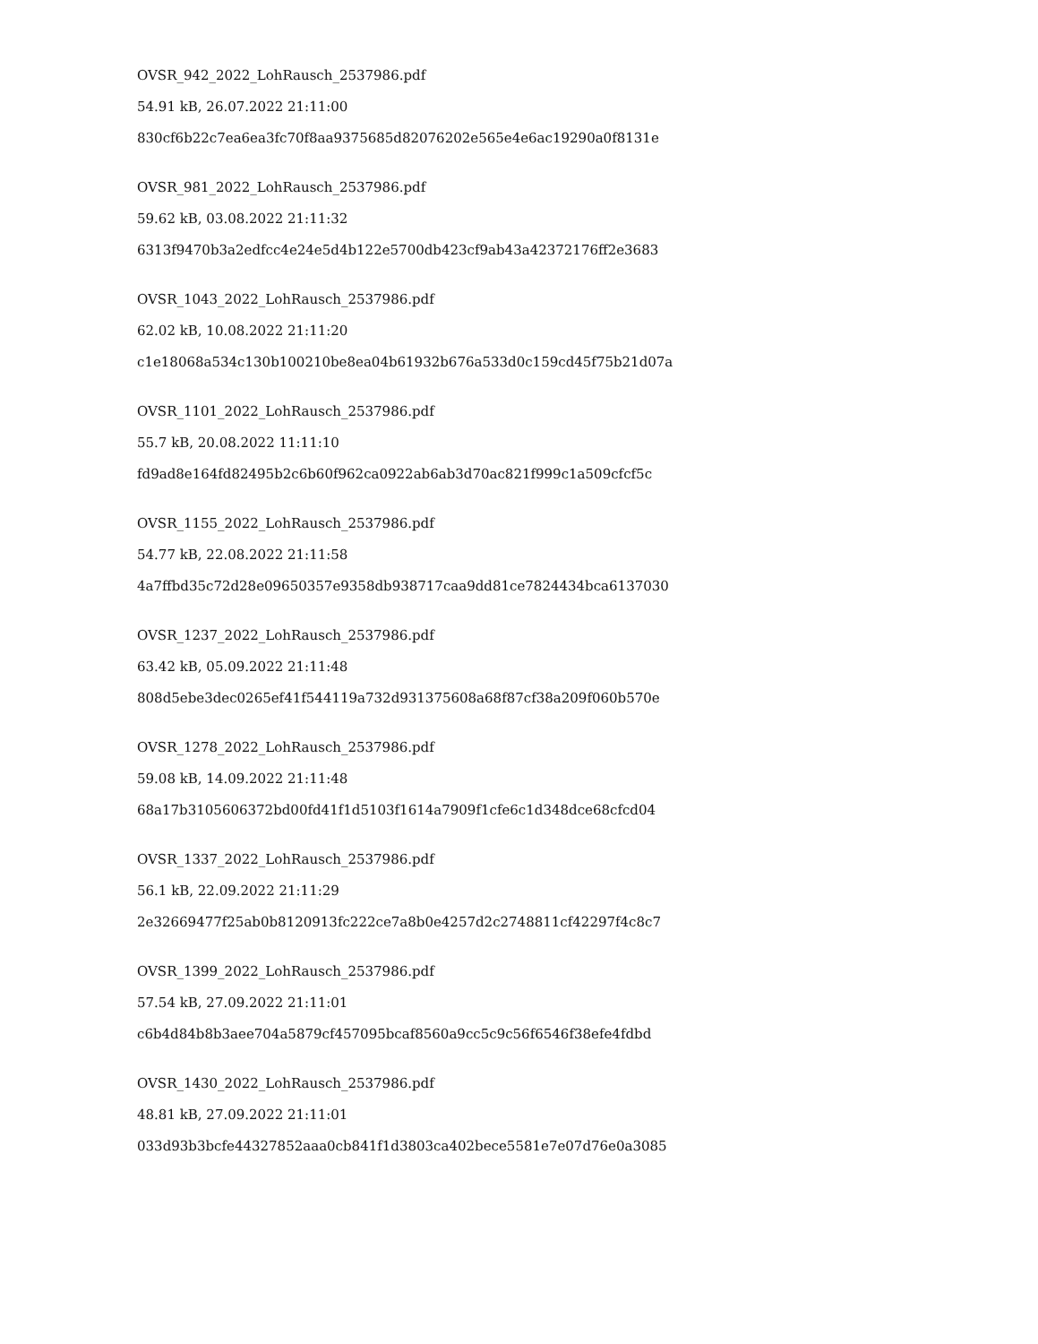OVSR_942_2022_LohRausch_2537986.pdf
54.91 kB, 26.07.2022 21:11:00
830cf6b22c7ea6ea3fc70f8aa9375685d82076202e565e4e6ac19290a0f8131e
OVSR_981_2022_LohRausch_2537986.pdf
59.62 kB, 03.08.2022 21:11:32
6313f9470b3a2edfcc4e24e5d4b122e5700db423cf9ab43a42372176ff2e3683
OVSR_1043_2022_LohRausch_2537986.pdf
62.02 kB, 10.08.2022 21:11:20
c1e18068a534c130b100210be8ea04b61932b676a533d0c159cd45f75b21d07a
OVSR_1101_2022_LohRausch_2537986.pdf
55.7 kB, 20.08.2022 11:11:10
fd9ad8e164fd82495b2c6b60f962ca0922ab6ab3d70ac821f999c1a509cfcf5c
OVSR_1155_2022_LohRausch_2537986.pdf
54.77 kB, 22.08.2022 21:11:58
4a7ffbd35c72d28e09650357e9358db938717caa9dd81ce7824434bca6137030
OVSR_1237_2022_LohRausch_2537986.pdf
63.42 kB, 05.09.2022 21:11:48
808d5ebe3dec0265ef41f544119a732d931375608a68f87cf38a209f060b570e
OVSR_1278_2022_LohRausch_2537986.pdf
59.08 kB, 14.09.2022 21:11:48
68a17b3105606372bd00fd41f1d5103f1614a7909f1cfe6c1d348dce68cfcd04
OVSR_1337_2022_LohRausch_2537986.pdf
56.1 kB, 22.09.2022 21:11:29
2e32669477f25ab0b8120913fc222ce7a8b0e4257d2c2748811cf42297f4c8c7
OVSR_1399_2022_LohRausch_2537986.pdf
57.54 kB, 27.09.2022 21:11:01
c6b4d84b8b3aee704a5879cf457095bcaf8560a9cc5c9c56f6546f38efe4fdbd
OVSR_1430_2022_LohRausch_2537986.pdf
48.81 kB, 27.09.2022 21:11:01
033d93b3bcfe44327852aaa0cb841f1d3803ca402bece5581e7e07d76e0a3085